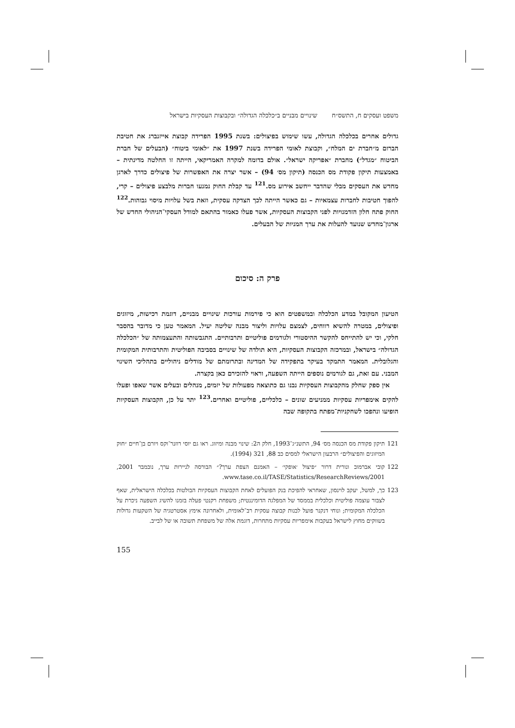משפט ועסקים ח, התשס״ח שינויים מבניים ב״כלכלה הגדולה״ ובקבוצות העסקיות בישראל
גדולים אחרים בכלכלה הגדולה, עשו שימוש בפיצולים: בשנת 1995 הפרידה קבוצת אייזנברג את חטיבת הברום מ״חברת ים המלח״, וקבוצת לאומי הפרידה בשנת 1997 את ״לאומי ביטוח״ (הבעלים של חברת הביטוח ״מגדל״) מחברת ״אפריקה ישראל״. אולם בדומה למקרה האמריקאי, הייתה זו החלטה מדינתית – באמצעות תיקון פקודת מס הכנסה (תיקון מס׳ 94) – אשר יצרה את האפשרות של פיצולים כדרך לארגן מחדש את העסקים מבלי שהדבר ייחשב אירוע מס.<sup>121</sup> עד קבלת החוק נמנעו חברות מלבצע פיצולים – קרי, להפוך חטיבות לחברות עצמאיות – גם כאשר הייתה לכך הצדקה עסקית, וזאת בשל עלויות מיסוי גבוהות.<sup>122</sup> החוק פתח חלון הזדמנויות לפני הקבוצות העסקיות, אשר פעלו כאמור בהתאם למודל העסקי־הניהולי החדש של ארגון־מחדש שנועד להעלות את ערך המניות של הבעלים.
פרק ה: סיכום
הטיעון המקובל במדע הכלכלה ובמשפטים הוא כי פירמות עורכות שינויים מבניים, דוגמת רכישות, מיזוגים ופיצולים, במטרה להשיא רווחים, לצמצם עלויות וליצור מבנה שליטה יעיל. המאמר טען כי מדובר בהסבר חלקי, וכי יש להתייחס להקשר ההיסטורי ולגורמים פוליטיים ותרבותיים. התגבשותה והתעצמותה של ״הכלכלה הגדולה״ בישראל, ובמרכזה הקבוצות העסקיות, היא תולדה של שינויים בסביבה הפוליטית והתרבותית המקומית והגלובלית. המאמר התמקד בעיקר בתפקידה של המדינה ובתרומתם של מודלים ניהוליים בתהליכי השינוי המבני. עם זאת, גם לגורמים נוספים הייתה השפעה, וראוי להזכירם כאן בקצרה.
אין ספק שחלק מהקבוצות העסקיות נבנו גם כתוצאה מפעולות של יזמים, מנהלים ובעלים אשר שאפו ופעלו להקים אימפריות עסקיות ממניעים שונים – כלכליים, פוליטיים ואחרים.<sup>123</sup> יתר על כן, הקבוצות העסקיות הופיעו ונהפכו לשחקניות־מפתח בתקופה שבה
121 תיקון פקודת מס הכנסה מס׳ 94, התשנ״ג־1993, חלק ה2: שינוי מבנה ומיזוג. ראו גם יוסי רוזנר־וקס ויורם בן־חיים ״חוק המיזוגים והפיצולים״ הרבעון הישראלי למסים כב 88, 321 (1994).
122 קובי אברמוב ונורית דרור ״פיצול ׳אופקי׳ – האמנם הצפת ערך?״ הבורסה לניירות ערך, נובמבר 2001, www.tase.co.il/TASE/Statistics/ResearchReviews/2001.
123 כך, למשל, יעקב לוינסון, שאחראי להפיכת בנק הפועלים לאחת הקבוצות העסקיות הבולטות בכלכלה הישראלית, שאף לצבור עוצמה פוליטית וכלכלית בממסד של המפלגה הדומיננטית; משפחת רקנטי פעלה בזמנו להשיג השפעה ניכרת על הכלכלה המקומית; ונוחי דנקנר פועל לבנות קבוצה עסקית רב־לאומית, ולאחרונה אימץ אסטרטגיה של השקעות גדולות בשווקים מחוץ לישראל בעקבות אימפריות עסקיות מתחרות, דוגמת אלה של משפחת תשובה או של לבייב.
155